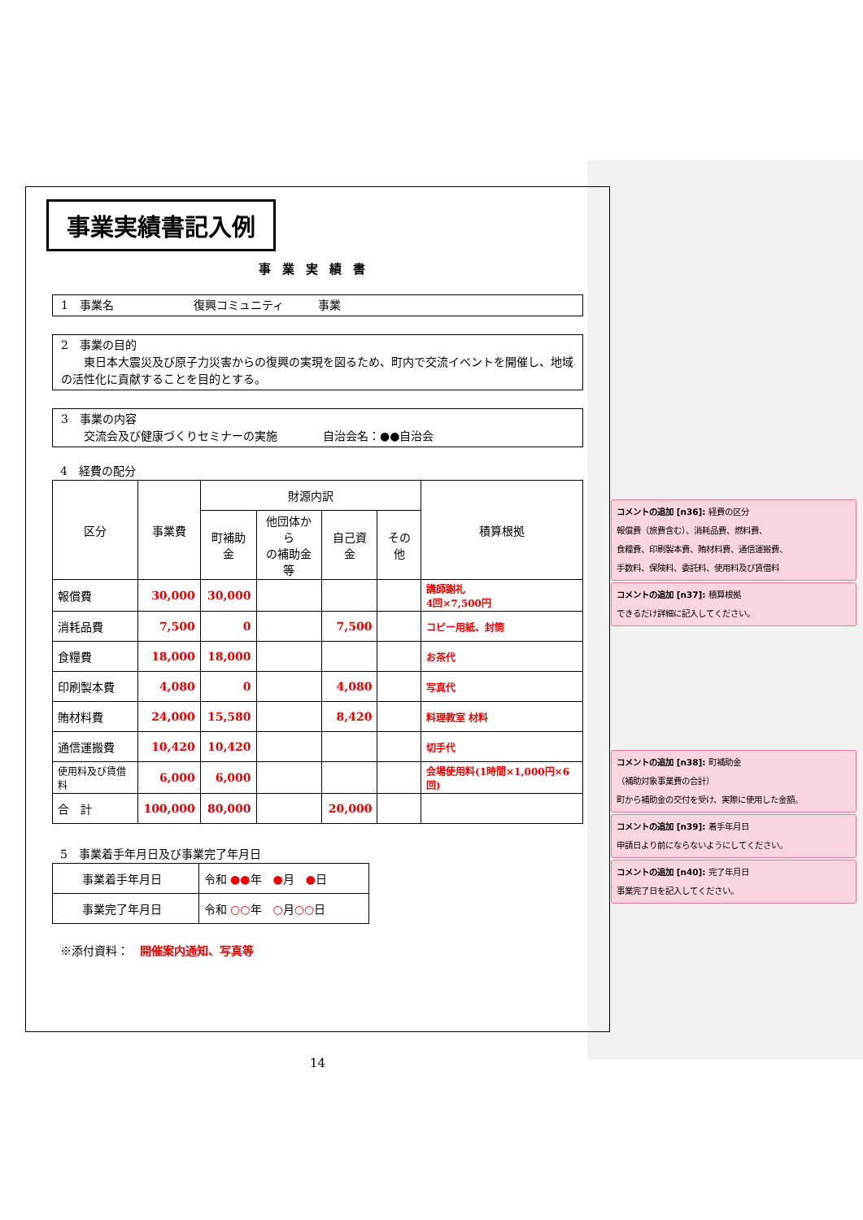事業実績書記入例
事業実績書
1　事業名　　　　　　　復興コミュニティ　　　事業
2　事業の目的
　　東日本大震災及び原子力災害からの復興の実現を図るため、町内で交流イベントを開催し、地域の活性化に貢献することを目的とする。
3　事業の内容
　　交流会及び健康づくりセミナーの実施　　　　自治会名：●●自治会
4　経費の配分
| 区分 | 事業費 | 財源内訳 | | | | 積算根拠 |
| --- | --- | --- | --- | --- | --- | --- |
| | | 町補助金 | 他団体から の補助金等 | 自己資金 | その他 | |
| 報償費 | 30,000 | 30,000 | | | | 講師謝礼 4回×7,500円 |
| 消耗品費 | 7,500 | 0 | | 7,500 | | コピー用紙、封筒 |
| 食糧費 | 18,000 | 18,000 | | | | お茶代 |
| 印刷製本費 | 4,080 | 0 | | 4,080 | | 写真代 |
| 賄材料費 | 24,000 | 15,580 | | 8,420 | | 料理教室 材料 |
| 通信運搬費 | 10,420 | 10,420 | | | | 切手代 |
| 使用料及び賃借料 | 6,000 | 6,000 | | | | 会場使用料(1時間×1,000円×6回) |
| 合 計 | 100,000 | 80,000 | | 20,000 | | |
5　事業着手年月日及び事業完了年月日
| 事業着手年月日 | 令和 ●● 年 ● 月 ● 日 |
| 事業完了年月日 | 令和 ○○ 年 ○ 月 ○○ 日 |
※添付資料：　開催案内通知、写真等
14
コメントの追加 [n36]: 経費の区分
報償費（旅費含む）、消耗品費、燃料費、
食糧費、印刷製本費、賄材料費、通信運搬費、
手数料、保険料、委託料、使用料及び賃借料
コメントの追加 [n37]: 積算根拠
できるだけ詳細に記入してください。
コメントの追加 [n38]: 町補助金
（補助対象事業費の合計）
町から補助金の交付を受け、実際に使用した金額。
コメントの追加 [n39]: 着手年月日
申請日より前にならないようにしてください。
コメントの追加 [n40]: 完了年月日
事業完了日を記入してください。